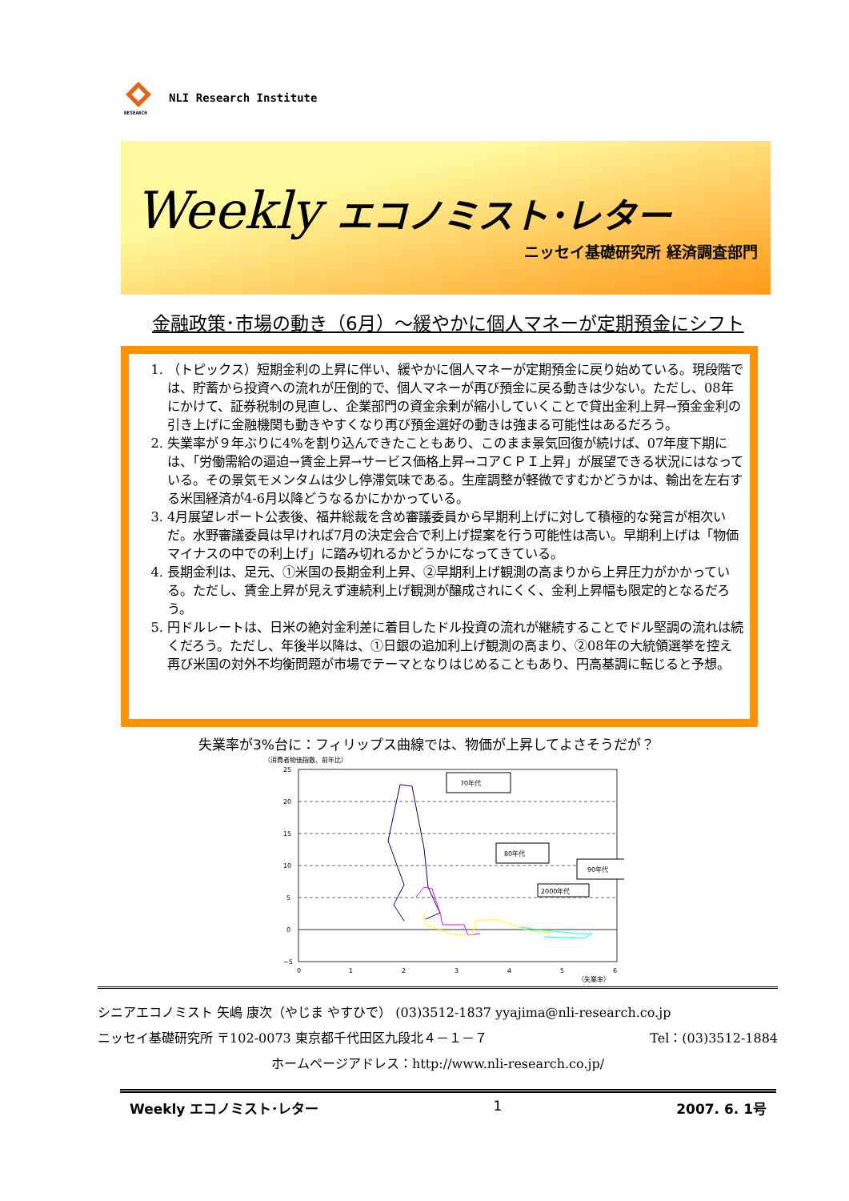RESEARCH
NLI Research Institute
Weekly エコノミスト･レター
ニッセイ基礎研究所 経済調査部門
金融政策･市場の動き（6月）～緩やかに個人マネーが定期預金にシフト
1. （トピックス）短期金利の上昇に伴い、緩やかに個人マネーが定期預金に戻り始めている。現段階では、貯蓄から投資への流れが圧倒的で、個人マネーが再び預金に戻る動きは少ない。ただし、08年にかけて、証券税制の見直し、企業部門の資金余剰が縮小していくことで貸出金利上昇→預金金利の引き上げに金融機関も動きやすくなり再び預金選好の動きは強まる可能性はあるだろう。
2. 失業率が９年ぶりに4%を割り込んできたこともあり、このまま景気回復が続けば、07年度下期には、「労働需給の逼迫→賃金上昇→サービス価格上昇→コアＣＰＩ上昇」が展望できる状況にはなっている。その景気モメンタムは少し停滞気味である。生産調整が軽微ですむかどうかは、輸出を左右する米国経済が4-6月以降どうなるかにかかっている。
3. 4月展望レポート公表後、福井総裁を含め審議委員から早期利上げに対して積極的な発言が相次いだ。水野審議委員は早ければ7月の決定会合で利上げ提案を行う可能性は高い。早期利上げは「物価マイナスの中での利上げ」に踏み切れるかどうかになってきている。
4. 長期金利は、足元、①米国の長期金利上昇、②早期利上げ観測の高まりから上昇圧力がかかっている。ただし、賃金上昇が見えず連続利上げ観測が醸成されにくく、金利上昇幅も限定的となるだろう。
5. 円ドルレートは、日米の絶対金利差に着目したドル投資の流れが継続することでドル堅調の流れは続くだろう。ただし、年後半以降は、①日銀の追加利上げ観測の高まり、②08年の大統領選挙を控え再び米国の対外不均衡問題が市場でテーマとなりはじめることもあり、円高基調に転じると予想。
失業率が3%台に：フィリップス曲線では、物価が上昇してよさそうだが？
（消費者物価指数、前年比）
25
20
15
10
5
0
−5
0
1
2
3
4
5
6
（失業率）
70年代
80年代
90年代
2000年代
シニアエコノミスト 矢嶋 康次（やじま やすひで） (03)3512-1837 yyajima@nli-research.co.jp
ニッセイ基礎研究所 〒102-0073 東京都千代田区九段北４－１－７ Tel：(03)3512-1884
ホームページアドレス：http://www.nli-research.co.jp/
Weekly エコノミスト･レター 1 2007. 6. 1号